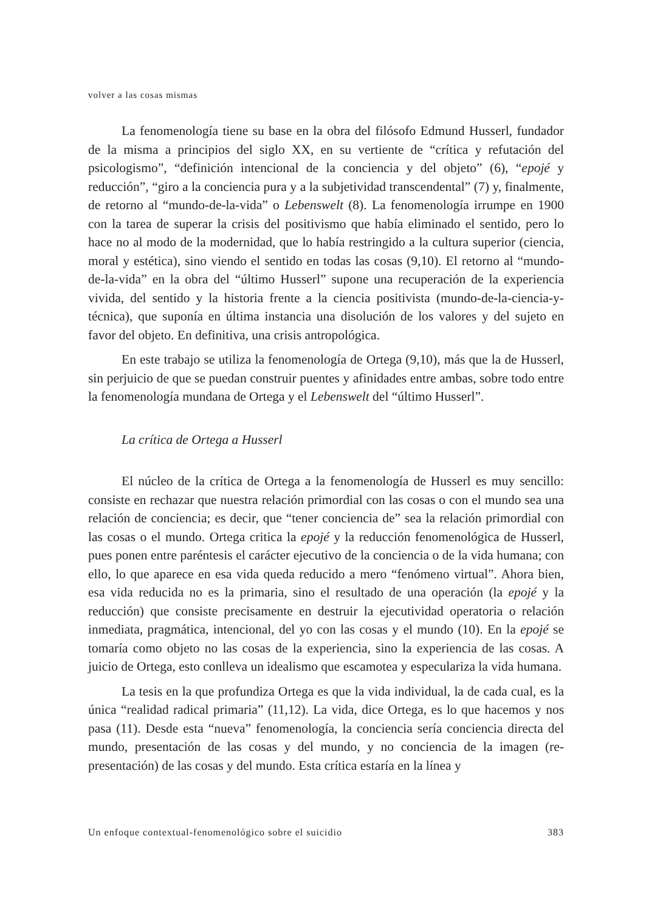volver a las cosas mismas
La fenomenología tiene su base en la obra del filósofo Edmund Husserl, fundador de la misma a principios del siglo XX, en su vertiente de “crítica y refutación del psicologismo”, “definición intencional de la conciencia y del objeto” (6), “epojé y reducción”, “giro a la conciencia pura y a la subjetividad transcendental” (7) y, finalmente, de retorno al “mundo-de-la-vida” o Lebenswelt (8). La fenomenología irrumpe en 1900 con la tarea de superar la crisis del positivismo que había eliminado el sentido, pero lo hace no al modo de la modernidad, que lo había restringido a la cultura superior (ciencia, moral y estética), sino viendo el sentido en todas las cosas (9,10). El retorno al “mundo-de-la-vida” en la obra del “último Husserl” supone una recuperación de la experiencia vivida, del sentido y la historia frente a la ciencia positivista (mundo-de-la-ciencia-y-técnica), que suponía en última instancia una disolución de los valores y del sujeto en favor del objeto. En definitiva, una crisis antropológica.
En este trabajo se utiliza la fenomenología de Ortega (9,10), más que la de Husserl, sin perjuicio de que se puedan construir puentes y afinidades entre ambas, sobre todo entre la fenomenología mundana de Ortega y el Lebenswelt del “último Husserl”.
La crítica de Ortega a Husserl
El núcleo de la crítica de Ortega a la fenomenología de Husserl es muy sencillo: consiste en rechazar que nuestra relación primordial con las cosas o con el mundo sea una relación de conciencia; es decir, que “tener conciencia de” sea la relación primordial con las cosas o el mundo. Ortega critica la epojé y la reducción fenomenológica de Husserl, pues ponen entre paréntesis el carácter ejecutivo de la conciencia o de la vida humana; con ello, lo que aparece en esa vida queda reducido a mero “fenómeno virtual”. Ahora bien, esa vida reducida no es la primaria, sino el resultado de una operación (la epojé y la reducción) que consiste precisamente en destruir la ejecutividad operatoria o relación inmediata, pragmática, intencional, del yo con las cosas y el mundo (10). En la epojé se tomaría como objeto no las cosas de la experiencia, sino la experiencia de las cosas. A juicio de Ortega, esto conlleva un idealismo que escamotea y especulariza la vida humana.
La tesis en la que profundiza Ortega es que la vida individual, la de cada cual, es la única “realidad radical primaria” (11,12). La vida, dice Ortega, es lo que hacemos y nos pasa (11). Desde esta “nueva” fenomenología, la conciencia sería conciencia directa del mundo, presentación de las cosas y del mundo, y no conciencia de la imagen (re-presentación) de las cosas y del mundo. Esta crítica estaría en la línea y
Un enfoque contextual-fenomenológico sobre el suicidio 383